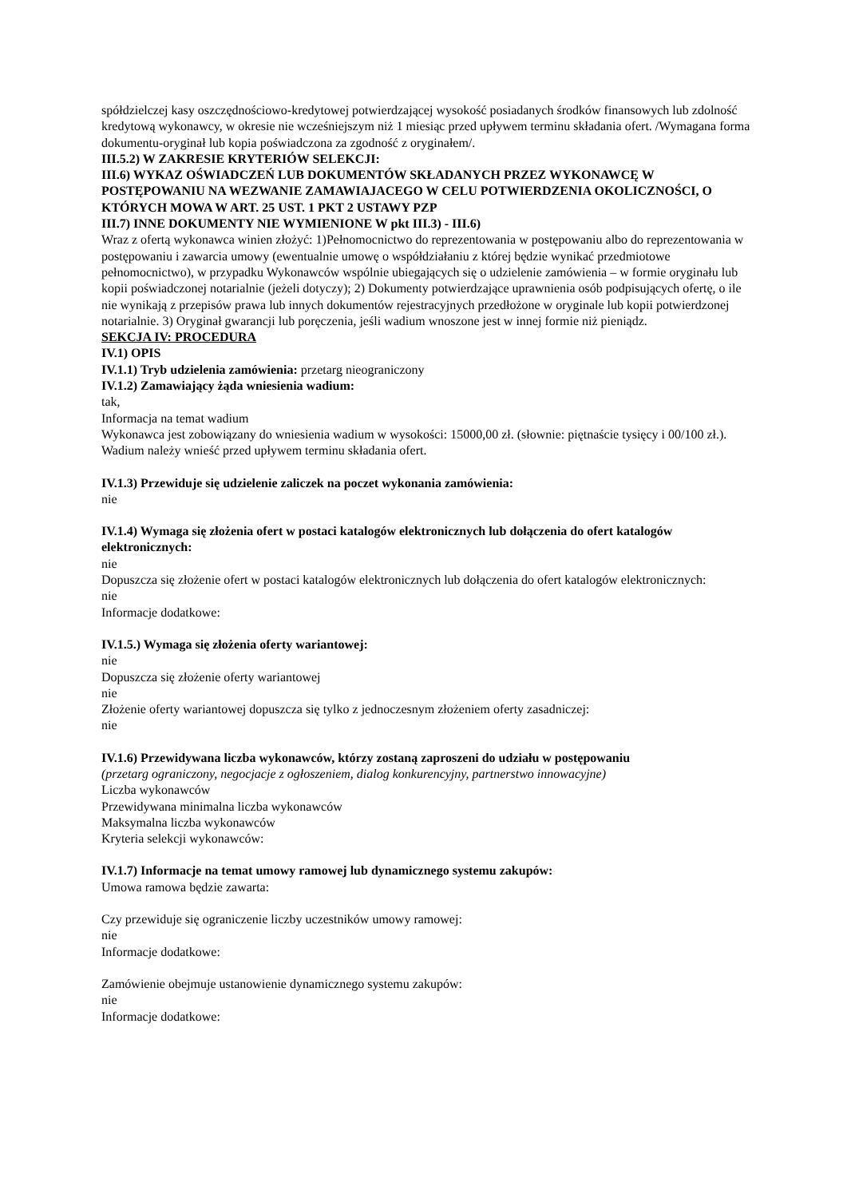spółdzielczej kasy oszczędnościowo-kredytowej potwierdzającej wysokość posiadanych środków finansowych lub zdolność kredytową wykonawcy, w okresie nie wcześniejszym niż 1 miesiąc przed upływem terminu składania ofert. /Wymagana forma dokumentu-oryginał lub kopia poświadczona za zgodność z oryginałem/.
III.5.2) W ZAKRESIE KRYTERIÓW SELEKCJI:
III.6) WYKAZ OŚWIADCZEŃ LUB DOKUMENTÓW SKŁADANYCH PRZEZ WYKONAWCĘ W POSTĘPOWANIU NA WEZWANIE ZAMAWIAJACEGO W CELU POTWIERDZENIA OKOLICZNOŚCI, O KTÓRYCH MOWA W ART. 25 UST. 1 PKT 2 USTAWY PZP
III.7) INNE DOKUMENTY NIE WYMIENIONE W pkt III.3) - III.6)
Wraz z ofertą wykonawca winien złożyć: 1)Pełnomocnictwo do reprezentowania w postępowaniu albo do reprezentowania w postępowaniu i zawarcia umowy (ewentualnie umowę o współdziałaniu z której będzie wynikać przedmiotowe pełnomocnictwo), w przypadku Wykonawców wspólnie ubiegających się o udzielenie zamówienia – w formie oryginału lub kopii poświadczonej notarialnie (jeżeli dotyczy); 2) Dokumenty potwierdzające uprawnienia osób podpisujących ofertę, o ile nie wynikają z przepisów prawa lub innych dokumentów rejestracyjnych przedłożone w oryginale lub kopii potwierdzonej notarialnie. 3) Oryginał gwarancji lub poręczenia, jeśli wadium wnoszone jest w innej formie niż pieniądz.
SEKCJA IV: PROCEDURA
IV.1) OPIS
IV.1.1) Tryb udzielenia zamówienia: przetarg nieograniczony
IV.1.2) Zamawiający żąda wniesienia wadium:
tak,
Informacja na temat wadium
Wykonawca jest zobowiązany do wniesienia wadium w wysokości: 15000,00 zł. (słownie: piętnaście tysięcy i 00/100 zł.). Wadium należy wnieść przed upływem terminu składania ofert.
IV.1.3) Przewiduje się udzielenie zaliczek na poczet wykonania zamówienia:
nie
IV.1.4) Wymaga się złożenia ofert w postaci katalogów elektronicznych lub dołączenia do ofert katalogów elektronicznych:
nie
Dopuszcza się złożenie ofert w postaci katalogów elektronicznych lub dołączenia do ofert katalogów elektronicznych:
nie
Informacje dodatkowe:
IV.1.5.) Wymaga się złożenia oferty wariantowej:
nie
Dopuszcza się złożenie oferty wariantowej
nie
Złożenie oferty wariantowej dopuszcza się tylko z jednoczesnym złożeniem oferty zasadniczej:
nie
IV.1.6) Przewidywana liczba wykonawców, którzy zostaną zaproszeni do udziału w postępowaniu
(przetarg ograniczony, negocjacje z ogłoszeniem, dialog konkurencyjny, partnerstwo innowacyjne)
Liczba wykonawców
Przewidywana minimalna liczba wykonawców
Maksymalna liczba wykonawców
Kryteria selekcji wykonawców:
IV.1.7) Informacje na temat umowy ramowej lub dynamicznego systemu zakupów:
Umowa ramowa będzie zawarta:
Czy przewiduje się ograniczenie liczby uczestników umowy ramowej:
nie
Informacje dodatkowe:
Zamówienie obejmuje ustanowienie dynamicznego systemu zakupów:
nie
Informacje dodatkowe: